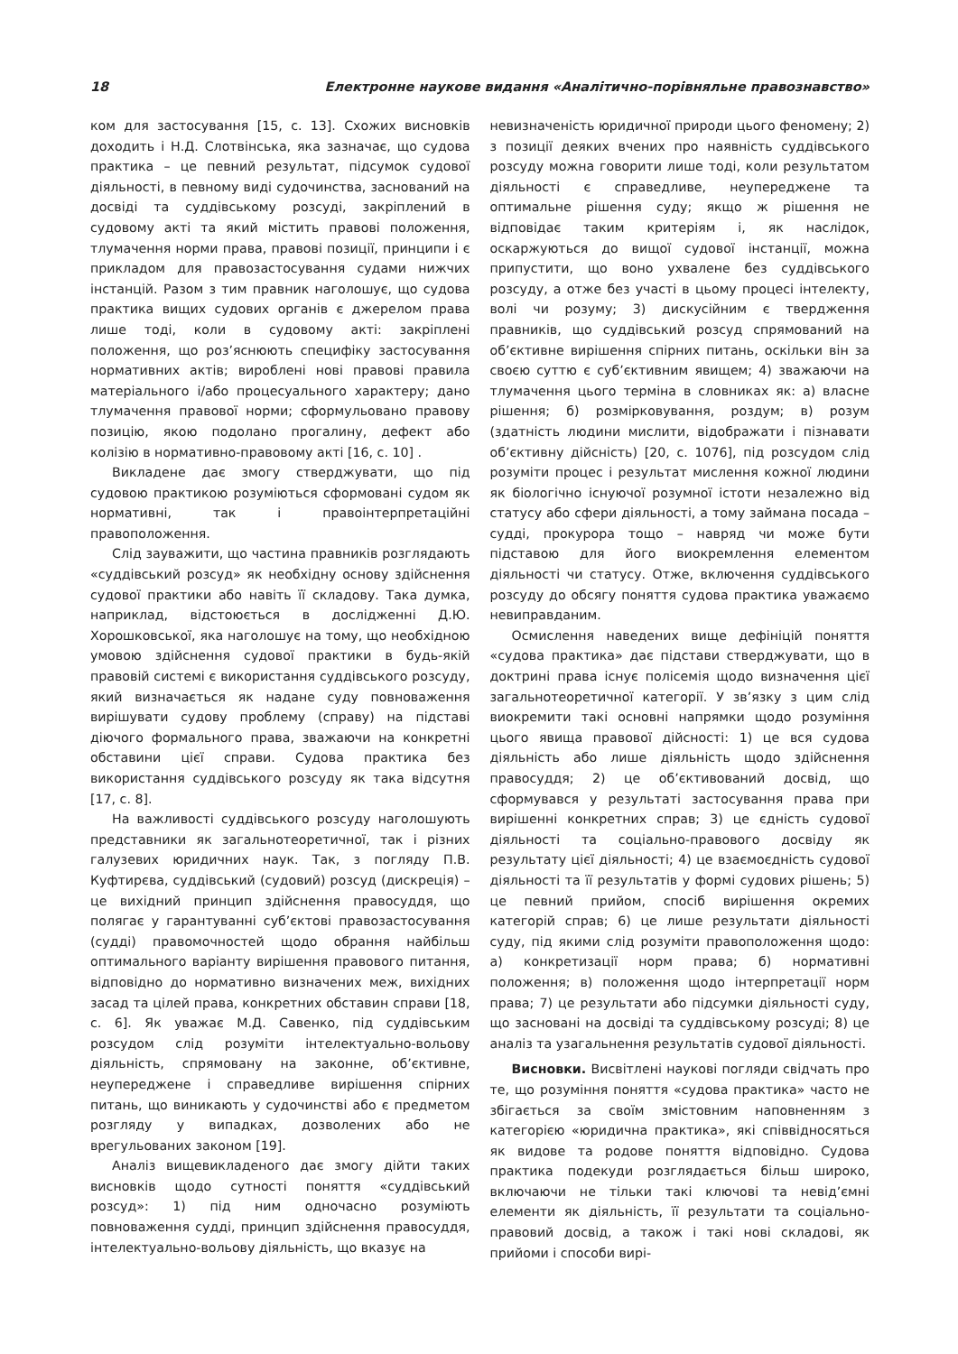18 Електронне наукове видання «Аналітично-порівняльне правознавство»
ком для застосування [15, с. 13]. Схожих висновків доходить і Н.Д. Слотвінська, яка зазначає, що судова практика – це певний результат, підсумок судової діяльності, в певному виді судочинства, заснований на досвіді та суддівському розсуді, закріплений в судовому акті та який містить правові положення, тлумачення норми права, правові позиції, принципи і є прикладом для правозастосування судами нижчих інстанцій. Разом з тим правник наголошує, що судова практика вищих судових органів є джерелом права лише тоді, коли в судовому акті: закріплені положення, що роз’яснюють специфіку застосування нормативних актів; вироблені нові правові правила матеріального і/або процесуального характеру; дано тлумачення правової норми; сформульовано правову позицію, якою подолано прогалину, дефект або колізію в нормативно-правовому акті [16, с. 10] .
Викладене дає змогу стверджувати, що під судовою практикою розуміються сформовані судом як нормативні, так і правоінтерпретаційні правоположення.
Слід зауважити, що частина правників розглядають «суддівський розсуд» як необхідну основу здійснення судової практики або навіть її складову. Така думка, наприклад, відстоюється в дослідженні Д.Ю. Хорошковської, яка наголошує на тому, що необхідною умовою здійснення судової практики в будь-якій правовій системі є використання суддівського розсуду, який визначається як надане суду повноваження вирішувати судову проблему (справу) на підставі діючого формального права, зважаючи на конкретні обставини цієї справи. Судова практика без використання суддівського розсуду як така відсутня [17, с. 8].
На важливості суддівського розсуду наголошують представники як загальнотеоретичної, так і різних галузевих юридичних наук. Так, з погляду П.В. Куфтирєва, суддівський (судовий) розсуд (дискреція) – це вихідний принцип здійснення правосуддя, що полягає у гарантуванні суб’єктові правозастосування (судді) правомочностей щодо обрання найбільш оптимального варіанту вирішення правового питання, відповідно до нормативно визначених меж, вихідних засад та цілей права, конкретних обставин справи [18, с. 6]. Як уважає М.Д. Савенко, під суддівським розсудом слід розуміти інтелектуально-вольову діяльність, спрямовану на законне, об’єктивне, неупереджене і справедливе вирішення спірних питань, що виникають у судочинстві або є предметом розгляду у випадках, дозволених або не врегульованих законом [19].
Аналіз вищевикладеного дає змогу дійти таких висновків щодо сутності поняття «суддівський розсуд»: 1) під ним одночасно розуміють повноваження судді, принцип здійснення правосуддя, інтелектуально-вольову діяльність, що вказує на
невизначеність юридичної природи цього феномену; 2) з позиції деяких вчених про наявність суддівського розсуду можна говорити лише тоді, коли результатом діяльності є справедливе, неупереджене та оптимальне рішення суду; якщо ж рішення не відповідає таким критеріям і, як наслідок, оскаржуються до вищої судової інстанції, можна припустити, що воно ухвалене без суддівського розсуду, а отже без участі в цьому процесі інтелекту, волі чи розуму; 3) дискусійним є твердження правників, що суддівський розсуд спрямований на об’єктивне вирішення спірних питань, оскільки він за своєю суттю є суб’єктивним явищем; 4) зважаючи на тлумачення цього терміна в словниках як: а) власне рішення; б) розмірковування, роздум; в) розум (здатність людини мислити, відображати і пізнавати об’єктивну дійсність) [20, с. 1076], під розсудом слід розуміти процес і результат мислення кожної людини як біологічно існуючої розумної істоти незалежно від статусу або сфери діяльності, а тому займана посада – судді, прокурора тощо – навряд чи може бути підставою для його виокремлення елементом діяльності чи статусу. Отже, включення суддівського розсуду до обсягу поняття судова практика уважаємо невиправданим.
Осмислення наведених вище дефініцій поняття «судова практика» дає підстави стверджувати, що в доктрині права існує полісемія щодо визначення цієї загальнотеоретичної категорії. У зв’язку з цим слід виокремити такі основні напрямки щодо розуміння цього явища правової дійсності: 1) це вся судова діяльність або лише діяльність щодо здійснення правосуддя; 2) це об’єктивований досвід, що сформувався у результаті застосування права при вирішенні конкретних справ; 3) це єдність судової діяльності та соціально-правового досвіду як результату цієї діяльності; 4) це взаємоєдність судової діяльності та її результатів у формі судових рішень; 5) це певний прийом, спосіб вирішення окремих категорій справ; 6) це лише результати діяльності суду, під якими слід розуміти правоположення щодо: а) конкретизації норм права; б) нормативні положення; в) положення щодо інтерпретації норм права; 7) це результати або підсумки діяльності суду, що засновані на досвіді та суддівському розсуді; 8) це аналіз та узагальнення результатів судової діяльності.
Висновки. Висвітлені наукові погляди свідчать про те, що розуміння поняття «судова практика» часто не збігається за своїм змістовним наповненням з категорією «юридична практика», які співвідносяться як видове та родове поняття відповідно. Судова практика подекуди розглядається більш широко, включаючи не тільки такі ключові та невід’ємні елементи як діяльність, її результати та соціально-правовий досвід, а також і такі нові складові, як прийоми і способи вирі-